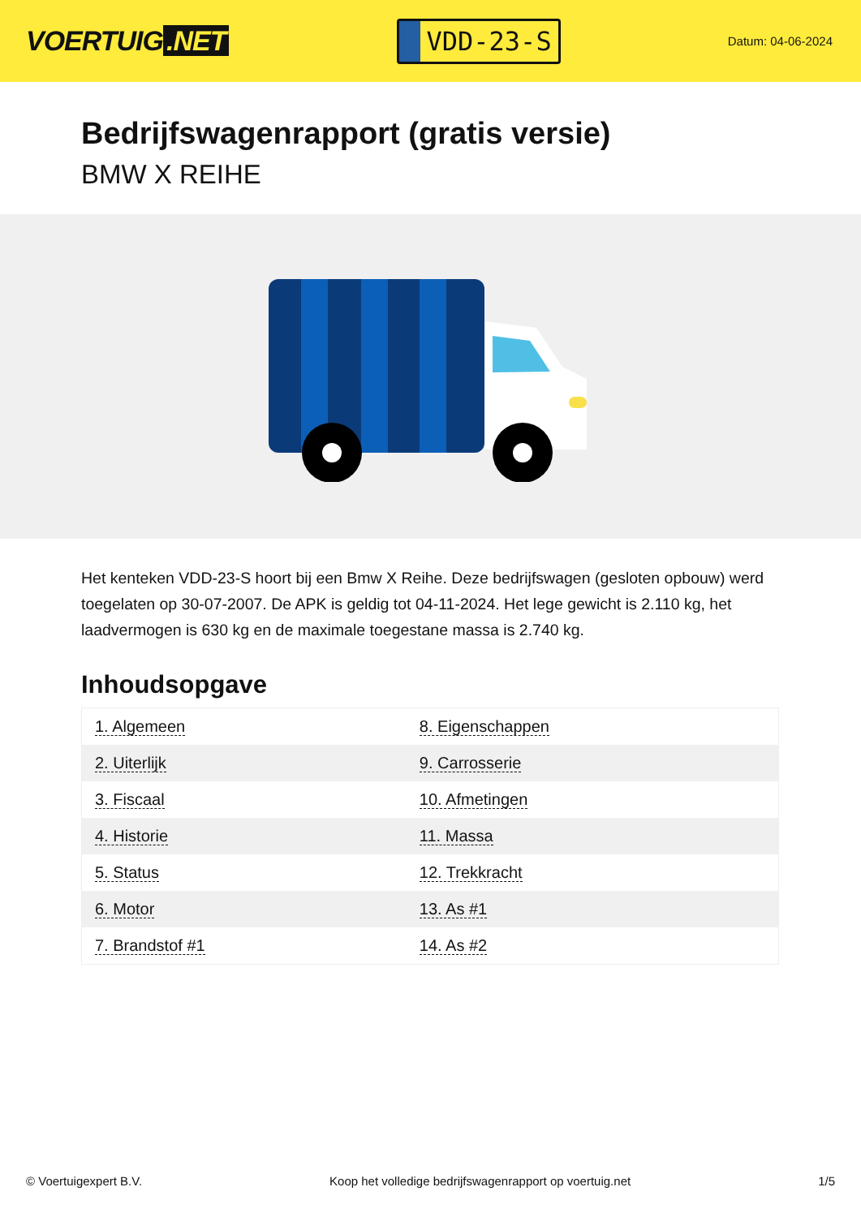VOERTUIG.NET
VDD-23-S
Datum: 04-06-2024
Bedrijfswagenrapport (gratis versie)
BMW X REIHE
Het kenteken VDD-23-S hoort bij een Bmw X Reihe. Deze bedrijfswagen (gesloten opbouw) werd toegelaten op 30-07-2007. De APK is geldig tot 04-11-2024. Het lege gewicht is 2.110 kg, het laadvermogen is 630 kg en de maximale toegestane massa is 2.740 kg.
Inhoudsopgave
| 1. Algemeen | 8. Eigenschappen |
| 2. Uiterlijk | 9. Carrosserie |
| 3. Fiscaal | 10. Afmetingen |
| 4. Historie | 11. Massa |
| 5. Status | 12. Trekkracht |
| 6. Motor | 13. As #1 |
| 7. Brandstof #1 | 14. As #2 |
© Voertuigexpert B.V. Koop het volledige bedrijfswagenrapport op voertuig.net 1/5